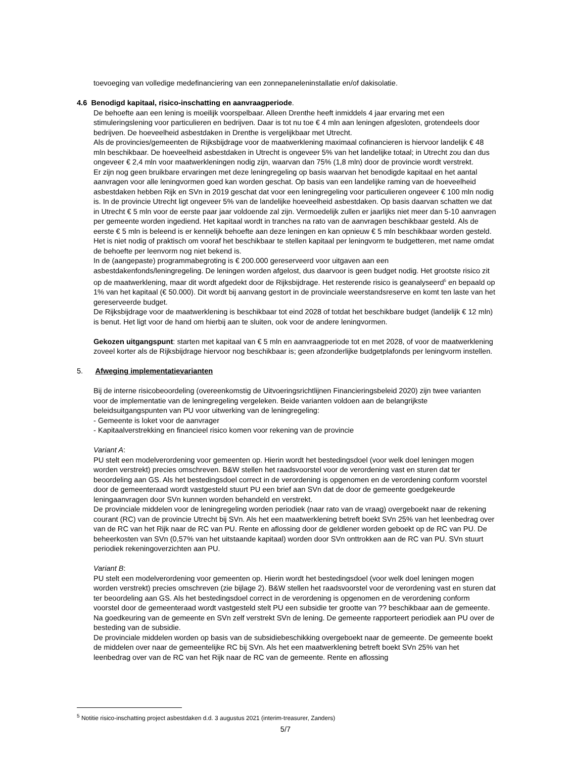toevoeging van volledige medefinanciering van een zonnepaneleninstallatie en/of dakisolatie.
4.6 Benodigd kapitaal, risico-inschatting en aanvraagperiode.
De behoefte aan een lening is moeilijk voorspelbaar. Alleen Drenthe heeft inmiddels 4 jaar ervaring met een stimuleringslening voor particulieren en bedrijven. Daar is tot nu toe € 4 mln aan leningen afgesloten, grotendeels door bedrijven. De hoeveelheid asbestdaken in Drenthe is vergelijkbaar met Utrecht.
Als de provincies/gemeenten de Rijksbijdrage voor de maatwerklening maximaal cofinancieren is hiervoor landelijk € 48 mln beschikbaar. De hoeveelheid asbestdaken in Utrecht is ongeveer 5% van het landelijke totaal; in Utrecht zou dan dus ongeveer € 2,4 mln voor maatwerkleningen nodig zijn, waarvan dan 75% (1,8 mln) door de provincie wordt verstrekt.
Er zijn nog geen bruikbare ervaringen met deze leningregeling op basis waarvan het benodigde kapitaal en het aantal aanvragen voor alle leningvormen goed kan worden geschat. Op basis van een landelijke raming van de hoeveelheid asbestdaken hebben Rijk en SVn in 2019 geschat dat voor een leningregeling voor particulieren ongeveer € 100 mln nodig is. In de provincie Utrecht ligt ongeveer 5% van de landelijke hoeveelheid asbestdaken. Op basis daarvan schatten we dat in Utrecht € 5 mln voor de eerste paar jaar voldoende zal zijn. Vermoedelijk zullen er jaarlijks niet meer dan 5-10 aanvragen per gemeente worden ingediend. Het kapitaal wordt in tranches na rato van de aanvragen beschikbaar gesteld. Als de eerste € 5 mln is beleend is er kennelijk behoefte aan deze leningen en kan opnieuw € 5 mln beschikbaar worden gesteld. Het is niet nodig of praktisch om vooraf het beschikbaar te stellen kapitaal per leningvorm te budgetteren, met name omdat de behoefte per leenvorm nog niet bekend is.
In de (aangepaste) programmabegroting is € 200.000 gereserveerd voor uitgaven aan een asbestdakenfonds/leningregeling. De leningen worden afgelost, dus daarvoor is geen budget nodig. Het grootste risico zit op de maatwerklening, maar dit wordt afgedekt door de Rijksbijdrage. Het resterende risico is geanalyseerd<sup>5</sup> en bepaald op 1% van het kapitaal (€ 50.000). Dit wordt bij aanvang gestort in de provinciale weerstandsreserve en komt ten laste van het gereserveerde budget.
De Rijksbijdrage voor de maatwerklening is beschikbaar tot eind 2028 of totdat het beschikbare budget (landelijk € 12 mln) is benut. Het ligt voor de hand om hierbij aan te sluiten, ook voor de andere leningvormen.
Gekozen uitgangspunt: starten met kapitaal van € 5 mln en aanvraagperiode tot en met 2028, of voor de maatwerklening zoveel korter als de Rijksbijdrage hiervoor nog beschikbaar is; geen afzonderlijke budgetplafonds per leningvorm instellen.
5. Afweging implementatievarianten
Bij de interne risicobeoordeling (overeenkomstig de Uitvoeringsrichtlijnen Financieringsbeleid 2020) zijn twee varianten voor de implementatie van de leningregeling vergeleken. Beide varianten voldoen aan de belangrijkste beleidsuitgangspunten van PU voor uitwerking van de leningregeling:
- Gemeente is loket voor de aanvrager
- Kapitaalverstrekking en financieel risico komen voor rekening van de provincie
Variant A:
PU stelt een modelverordening voor gemeenten op. Hierin wordt het bestedingsdoel (voor welk doel leningen mogen worden verstrekt) precies omschreven. B&W stellen het raadsvoorstel voor de verordening vast en sturen dat ter beoordeling aan GS. Als het bestedingsdoel correct in de verordening is opgenomen en de verordening conform voorstel door de gemeenteraad wordt vastgesteld stuurt PU een brief aan SVn dat de door de gemeente goedgekeurde leningaanvragen door SVn kunnen worden behandeld en verstrekt.
De provinciale middelen voor de leningregeling worden periodiek (naar rato van de vraag) overgeboekt naar de rekening courant (RC) van de provincie Utrecht bij SVn. Als het een maatwerklening betreft boekt SVn 25% van het leenbedrag over van de RC van het Rijk naar de RC van PU. Rente en aflossing door de geldlener worden geboekt op de RC van PU. De beheerkosten van SVn (0,57% van het uitstaande kapitaal) worden door SVn onttrokken aan de RC van PU. SVn stuurt periodiek rekeningoverzichten aan PU.
Variant B:
PU stelt een modelverordening voor gemeenten op. Hierin wordt het bestedingsdoel (voor welk doel leningen mogen worden verstrekt) precies omschreven (zie bijlage 2). B&W stellen het raadsvoorstel voor de verordening vast en sturen dat ter beoordeling aan GS. Als het bestedingsdoel correct in de verordening is opgenomen en de verordening conform voorstel door de gemeenteraad wordt vastgesteld stelt PU een subsidie ter grootte van ?? beschikbaar aan de gemeente. Na goedkeuring van de gemeente en SVn zelf verstrekt SVn de lening. De gemeente rapporteert periodiek aan PU over de besteding van de subsidie.
De provinciale middelen worden op basis van de subsidiebeschikking overgeboekt naar de gemeente. De gemeente boekt de middelen over naar de gemeentelijke RC bij SVn. Als het een maatwerklening betreft boekt SVn 25% van het leenbedrag over van de RC van het Rijk naar de RC van de gemeente. Rente en aflossing
<sup>5</sup> Notitie risico-inschatting project asbestdaken d.d. 3 augustus 2021 (interim-treasurer, Zanders)
5/7